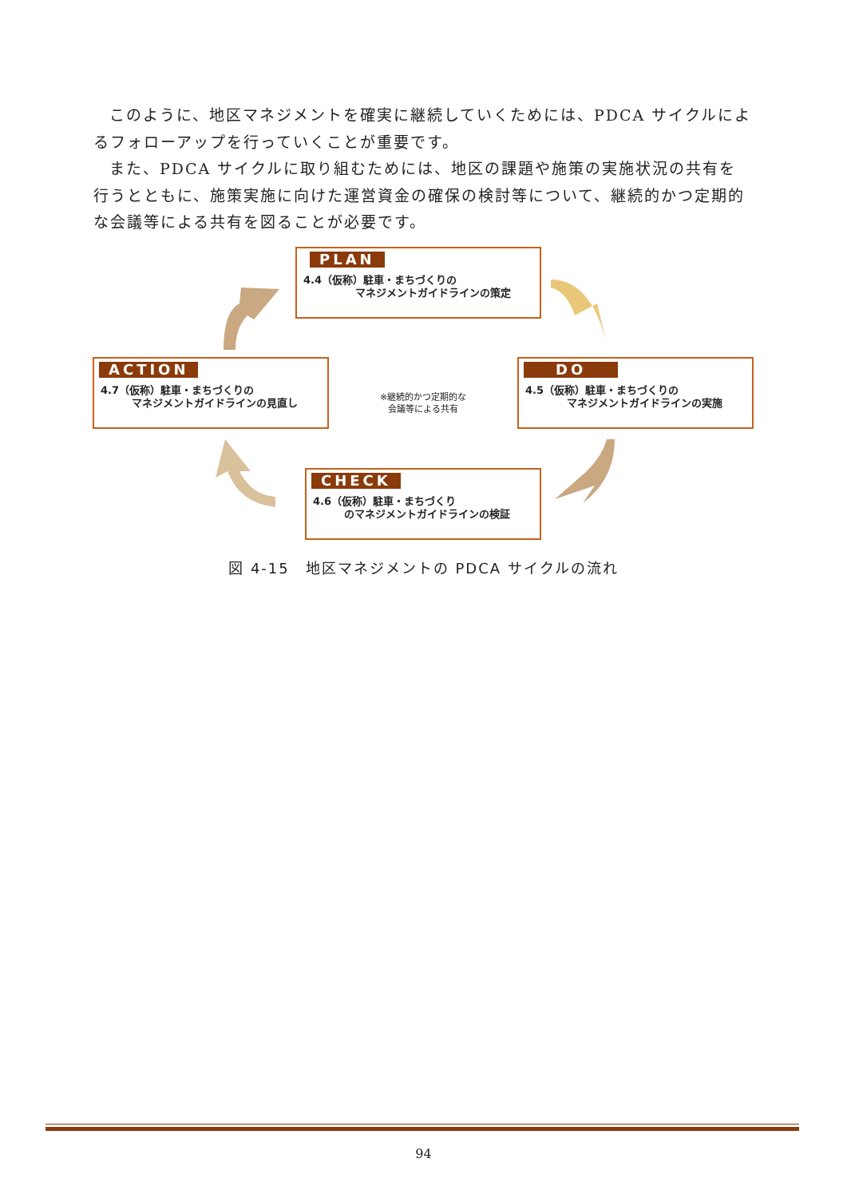このように、地区マネジメントを確実に継続していくためには、PDCA サイクルによるフォローアップを行っていくことが重要です。
また、PDCA サイクルに取り組むためには、地区の課題や施策の実施状況の共有を行うとともに、施策実施に向けた運営資金の確保の検討等について、継続的かつ定期的な会議等による共有を図ることが必要です。
PLAN
4.4（仮称）駐車・まちづくりの
　　　　　マネジメントガイドラインの策定
ACTION
4.7（仮称）駐車・まちづくりの
　　　マネジメントガイドラインの見直し
DO
4.5（仮称）駐車・まちづくりの
　　　　マネジメントガイドラインの実施
CHECK
4.6（仮称）駐車・まちづくり
　　　のマネジメントガイドラインの検証
※継続的かつ定期的な
会議等による共有
図 4-15　地区マネジメントの PDCA サイクルの流れ
94